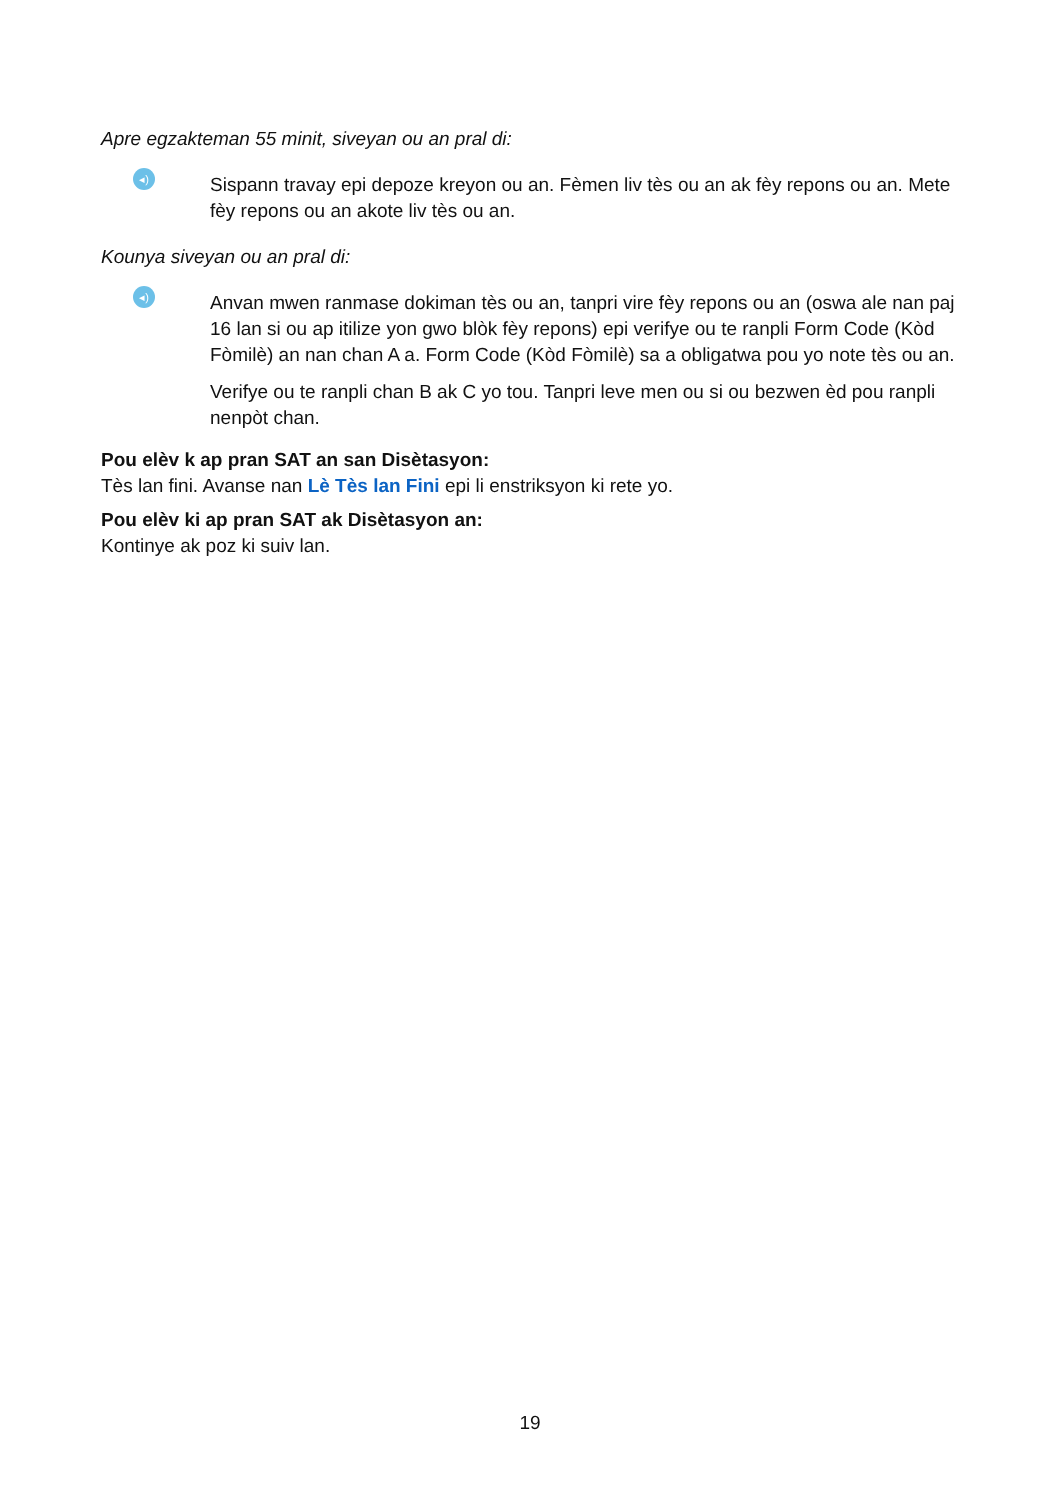Apre egzakteman 55 minit, siveyan ou an pral di:
◂)
Sispann travay epi depoze kreyon ou an. Fèmen liv tès ou an ak fèy repons ou an. Mete fèy repons ou an akote liv tès ou an.
Kounya siveyan ou an pral di:
◂)
Anvan mwen ranmase dokiman tès ou an, tanpri vire fèy repons ou an (oswa ale nan paj 16 lan si ou ap itilize yon gwo blòk fèy repons) epi verifye ou te ranpli Form Code (Kòd Fòmilè) an nan chan A a. Form Code (Kòd Fòmilè) sa a obligatwa pou yo note tès ou an.
Verifye ou te ranpli chan B ak C yo tou. Tanpri leve men ou si ou bezwen èd pou ranpli nenpòt chan.
Pou elèv k ap pran SAT an san Disètasyon:
Tès lan fini. Avanse nan Lè Tès lan Fini epi li enstriksyon ki rete yo.
Pou elèv ki ap pran SAT ak Disètasyon an:
Kontinye ak poz ki suiv lan.
19